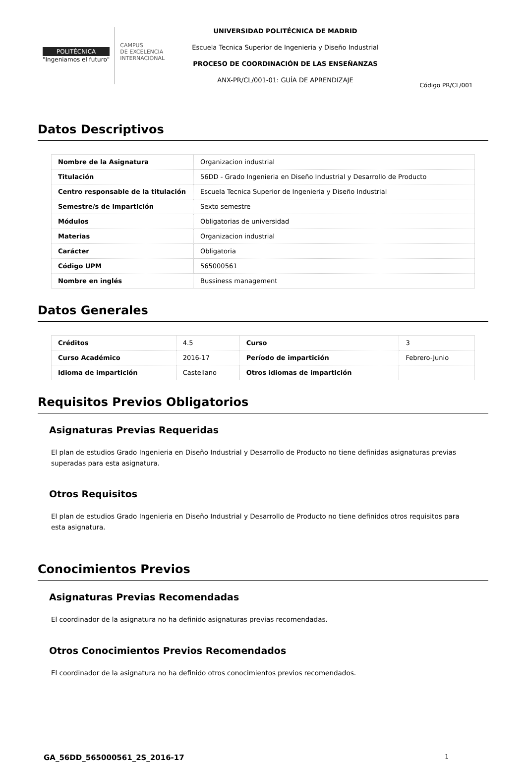POLITÉCNICA
"Ingeniamos el futuro"
CAMPUS
DE EXCELENCIA
INTERNACIONAL
UNIVERSIDAD POLITÉCNICA DE MADRID
Escuela Tecnica Superior de Ingenieria y Diseño Industrial
PROCESO DE COORDINACIÓN DE LAS ENSEÑANZAS
ANX-PR/CL/001-01: GUÍA DE APRENDIZAJE
Código PR/CL/001
Datos Descriptivos
| Nombre de la Asignatura | Organizacion industrial |
| Titulación | 56DD - Grado Ingenieria en Diseño Industrial y Desarrollo de Producto |
| Centro responsable de la titulación | Escuela Tecnica Superior de Ingenieria y Diseño Industrial |
| Semestre/s de impartición | Sexto semestre |
| Módulos | Obligatorias de universidad |
| Materias | Organizacion industrial |
| Carácter | Obligatoria |
| Código UPM | 565000561 |
| Nombre en inglés | Bussiness management |
Datos Generales
| Créditos | 4.5 | Curso | 3 |
| Curso Académico | 2016-17 | Período de impartición | Febrero-Junio |
| Idioma de impartición | Castellano | Otros idiomas de impartición | |
Requisitos Previos Obligatorios
Asignaturas Previas Requeridas
El plan de estudios Grado Ingenieria en Diseño Industrial y Desarrollo de Producto no tiene definidas asignaturas previas superadas para esta asignatura.
Otros Requisitos
El plan de estudios Grado Ingenieria en Diseño Industrial y Desarrollo de Producto no tiene definidos otros requisitos para esta asignatura.
Conocimientos Previos
Asignaturas Previas Recomendadas
El coordinador de la asignatura no ha definido asignaturas previas recomendadas.
Otros Conocimientos Previos Recomendados
El coordinador de la asignatura no ha definido otros conocimientos previos recomendados.
GA_56DD_565000561_2S_2016-17 1